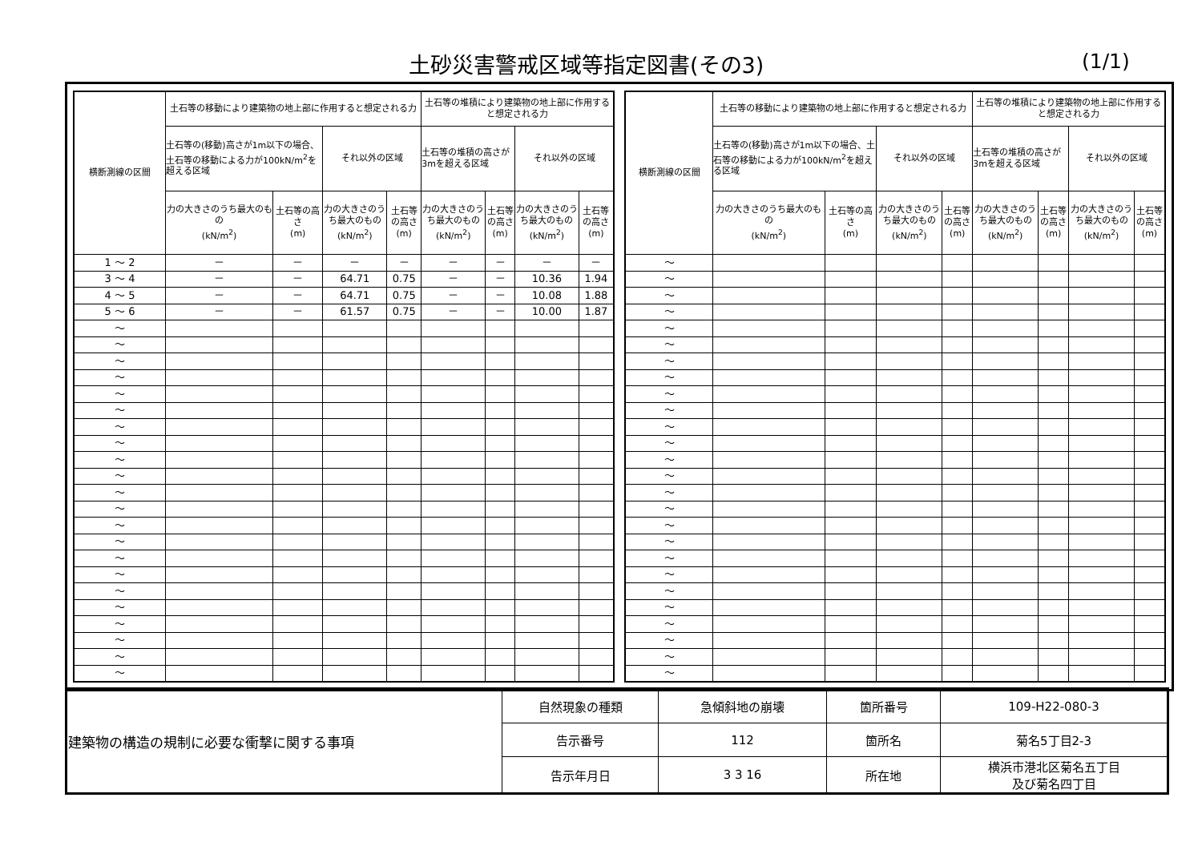土砂災害警戒区域等指定図書(その3) (1/1)
| 横断測線の区間 | 土石等の移動により建築物の地上部に作用すると想定される力 | | | | 土石等の堆積により建築物の地上部に作用すると想定される力 | | | |
| --- | --- | --- | --- | --- | --- | --- | --- | --- |
| | 土石等の(移動)高さが1m以下の場合、土石等の移動による力が100kN/m<sup>2</sup>を超える区域 | | それ以外の区域 | | 土石等の堆積の高さが3mを超える区域 | | それ以外の区域 | |
| | 力の大きさのうち最大のもの (kN/m<sup>2</sup>) | 土石等の高さ (m) | 力の大きさのうち最大のもの (kN/m<sup>2</sup>) | 土石等の高さ (m) | 力の大きさのうち最大のもの (kN/m<sup>2</sup>) | 土石等の高さ (m) | 力の大きさのうち最大のもの (kN/m<sup>2</sup>) | 土石等の高さ (m) |
| 1 ～ 2 | － | － | － | － | － | － | － | － |
| 3 ～ 4 | － | － | 64.71 | 0.75 | － | － | 10.36 | 1.94 |
| 4 ～ 5 | － | － | 64.71 | 0.75 | － | － | 10.08 | 1.88 |
| 5 ～ 6 | － | － | 61.57 | 0.75 | － | － | 10.00 | 1.87 |
| ～ | | | | | | | | |
| ～ | | | | | | | | |
| ～ | | | | | | | | |
| ～ | | | | | | | | |
| ～ | | | | | | | | |
| ～ | | | | | | | | |
| ～ | | | | | | | | |
| ～ | | | | | | | | |
| ～ | | | | | | | | |
| ～ | | | | | | | | |
| ～ | | | | | | | | |
| ～ | | | | | | | | |
| ～ | | | | | | | | |
| ～ | | | | | | | | |
| ～ | | | | | | | | |
| ～ | | | | | | | | |
| ～ | | | | | | | | |
| ～ | | | | | | | | |
| ～ | | | | | | | | |
| ～ | | | | | | | | |
| ～ | | | | | | | | |
| ～ | | | | | | | | |
| 横断測線の区間 | 土石等の移動により建築物の地上部に作用すると想定される力 | | | | 土石等の堆積により建築物の地上部に作用すると想定される力 | | | |
| --- | --- | --- | --- | --- | --- | --- | --- | --- |
| | 土石等の(移動)高さが1m以下の場合、土石等の移動による力が100kN/m<sup>2</sup>を超える区域 | | それ以外の区域 | | 土石等の堆積の高さが3mを超える区域 | | それ以外の区域 | |
| | 力の大きさのうち最大のもの (kN/m<sup>2</sup>) | 土石等の高さ (m) | 力の大きさのうち最大のもの (kN/m<sup>2</sup>) | 土石等の高さ (m) | 力の大きさのうち最大のもの (kN/m<sup>2</sup>) | 土石等の高さ (m) | 力の大きさのうち最大のもの (kN/m<sup>2</sup>) | 土石等の高さ (m) |
| ～ | | | | | | | | |
| ～ | | | | | | | | |
| ～ | | | | | | | | |
| ～ | | | | | | | | |
| ～ | | | | | | | | |
| ～ | | | | | | | | |
| ～ | | | | | | | | |
| ～ | | | | | | | | |
| ～ | | | | | | | | |
| ～ | | | | | | | | |
| ～ | | | | | | | | |
| ～ | | | | | | | | |
| ～ | | | | | | | | |
| ～ | | | | | | | | |
| ～ | | | | | | | | |
| ～ | | | | | | | | |
| ～ | | | | | | | | |
| ～ | | | | | | | | |
| ～ | | | | | | | | |
| ～ | | | | | | | | |
| ～ | | | | | | | | |
| ～ | | | | | | | | |
| ～ | | | | | | | | |
| ～ | | | | | | | | |
| ～ | | | | | | | | |
| ～ | | | | | | | | |
| 建築物の構造の規制に必要な衝撃に関する事項 | 自然現象の種類 | 急傾斜地の崩壊 | 箇所番号 | 109-H22-080-3 |
| | 告示番号 | 112 | 箇所名 | 菊名5丁目2-3 |
| | 告示年月日 | 3 3 16 | 所在地 | 横浜市港北区菊名五丁目 及び菊名四丁目 |